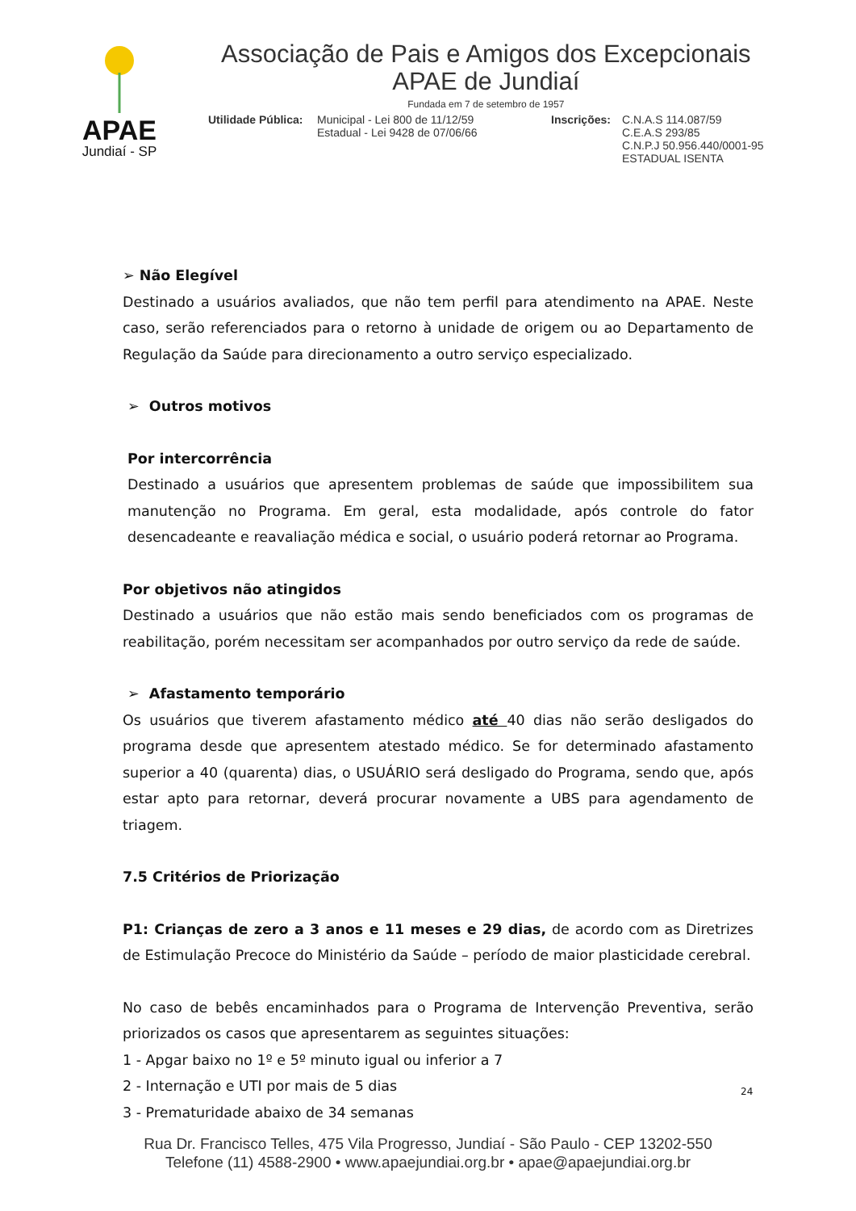APAE
Jundiaí - SP
Associação de Pais e Amigos dos Excepcionais
APAE de Jundiaí
Fundada em 7 de setembro de 1957
Utilidade Pública:
Municipal - Lei 800 de 11/12/59
Estadual - Lei 9428 de 07/06/66
Inscrições:
C.N.A.S 114.087/59
C.E.A.S 293/85
C.N.P.J 50.956.440/0001-95
ESTADUAL ISENTA
➢ Não Elegível
Destinado a usuários avaliados, que não tem perfil para atendimento na APAE. Neste caso, serão referenciados para o retorno à unidade de origem ou ao Departamento de Regulação da Saúde para direcionamento a outro serviço especializado.
➢ Outros motivos
Por intercorrência
Destinado a usuários que apresentem problemas de saúde que impossibilitem sua manutenção no Programa. Em geral, esta modalidade, após controle do fator desencadeante e reavaliação médica e social, o usuário poderá retornar ao Programa.
Por objetivos não atingidos
Destinado a usuários que não estão mais sendo beneficiados com os programas de reabilitação, porém necessitam ser acompanhados por outro serviço da rede de saúde.
➢ Afastamento temporário
Os usuários que tiverem afastamento médico até 40 dias não serão desligados do programa desde que apresentem atestado médico. Se for determinado afastamento superior a 40 (quarenta) dias, o USUÁRIO será desligado do Programa, sendo que, após estar apto para retornar, deverá procurar novamente a UBS para agendamento de triagem.
7.5 Critérios de Priorização
P1: Crianças de zero a 3 anos e 11 meses e 29 dias, de acordo com as Diretrizes de Estimulação Precoce do Ministério da Saúde – período de maior plasticidade cerebral.
No caso de bebês encaminhados para o Programa de Intervenção Preventiva, serão priorizados os casos que apresentarem as seguintes situações:
1 - Apgar baixo no 1º e 5º minuto igual ou inferior a 7
2 - Internação e UTI por mais de 5 dias
3 - Prematuridade abaixo de 34 semanas
24
Rua Dr. Francisco Telles, 475 Vila Progresso, Jundiaí - São Paulo - CEP 13202-550
Telefone (11) 4588-2900 • www.apaejundiai.org.br • apae@apaejundiai.org.br